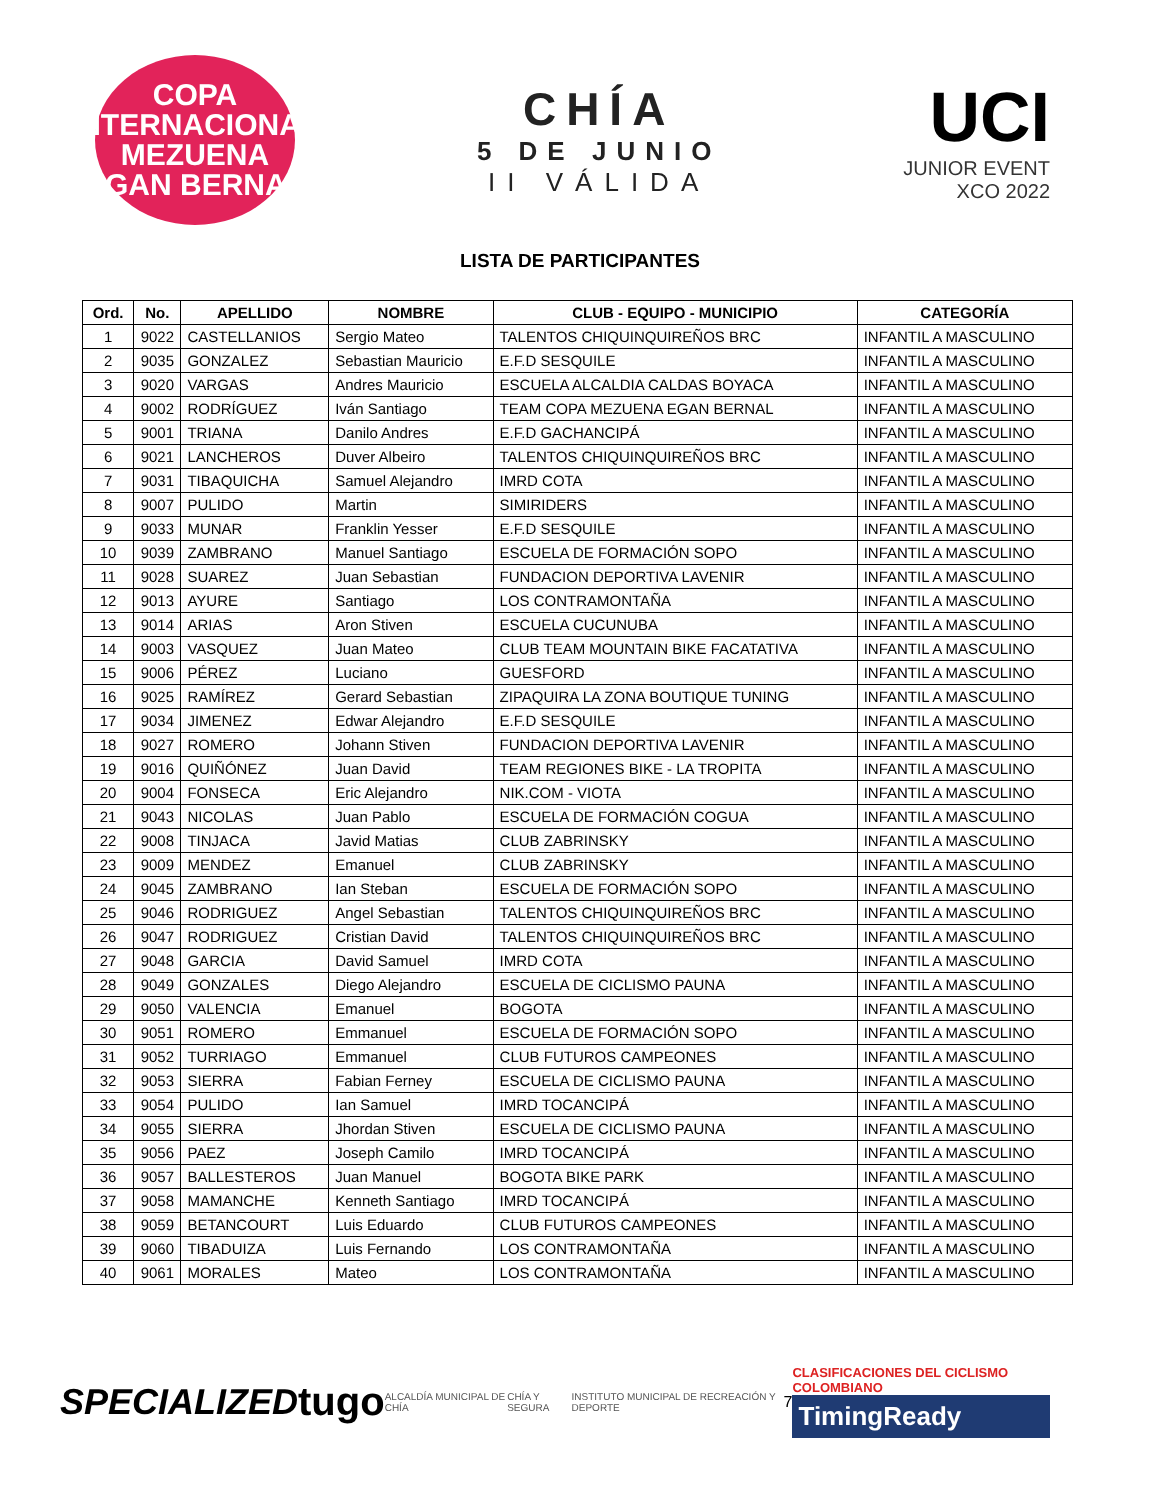COPA INTERNACIONAL
MEZUENA
EGAN BERNAL
CHÍA
5 DE JUNIO
II VÁLIDA
UCI
JUNIOR EVENT
XCO 2022
LISTA DE PARTICIPANTES
| Ord. | No. | APELLIDO | NOMBRE | CLUB - EQUIPO - MUNICIPIO | CATEGORÍA |
| --- | --- | --- | --- | --- | --- |
| 1 | 9022 | CASTELLANIOS | Sergio Mateo | TALENTOS CHIQUINQUIREÑOS BRC | INFANTIL A MASCULINO |
| 2 | 9035 | GONZALEZ | Sebastian Mauricio | E.F.D SESQUILE | INFANTIL A MASCULINO |
| 3 | 9020 | VARGAS | Andres Mauricio | ESCUELA ALCALDIA CALDAS BOYACA | INFANTIL A MASCULINO |
| 4 | 9002 | RODRÍGUEZ | Iván Santiago | TEAM COPA MEZUENA EGAN BERNAL | INFANTIL A MASCULINO |
| 5 | 9001 | TRIANA | Danilo Andres | E.F.D GACHANCIPÁ | INFANTIL A MASCULINO |
| 6 | 9021 | LANCHEROS | Duver Albeiro | TALENTOS CHIQUINQUIREÑOS BRC | INFANTIL A MASCULINO |
| 7 | 9031 | TIBAQUICHA | Samuel Alejandro | IMRD COTA | INFANTIL A MASCULINO |
| 8 | 9007 | PULIDO | Martin | SIMIRIDERS | INFANTIL A MASCULINO |
| 9 | 9033 | MUNAR | Franklin Yesser | E.F.D SESQUILE | INFANTIL A MASCULINO |
| 10 | 9039 | ZAMBRANO | Manuel Santiago | ESCUELA DE FORMACIÓN SOPO | INFANTIL A MASCULINO |
| 11 | 9028 | SUAREZ | Juan Sebastian | FUNDACION DEPORTIVA LAVENIR | INFANTIL A MASCULINO |
| 12 | 9013 | AYURE | Santiago | LOS CONTRAMONTAÑA | INFANTIL A MASCULINO |
| 13 | 9014 | ARIAS | Aron Stiven | ESCUELA CUCUNUBA | INFANTIL A MASCULINO |
| 14 | 9003 | VASQUEZ | Juan Mateo | CLUB TEAM MOUNTAIN BIKE FACATATIVA | INFANTIL A MASCULINO |
| 15 | 9006 | PÉREZ | Luciano | GUESFORD | INFANTIL A MASCULINO |
| 16 | 9025 | RAMÍREZ | Gerard Sebastian | ZIPAQUIRA LA ZONA BOUTIQUE TUNING | INFANTIL A MASCULINO |
| 17 | 9034 | JIMENEZ | Edwar Alejandro | E.F.D SESQUILE | INFANTIL A MASCULINO |
| 18 | 9027 | ROMERO | Johann Stiven | FUNDACION DEPORTIVA LAVENIR | INFANTIL A MASCULINO |
| 19 | 9016 | QUIÑÓNEZ | Juan David | TEAM REGIONES BIKE - LA TROPITA | INFANTIL A MASCULINO |
| 20 | 9004 | FONSECA | Eric Alejandro | NIK.COM - VIOTA | INFANTIL A MASCULINO |
| 21 | 9043 | NICOLAS | Juan Pablo | ESCUELA DE FORMACIÓN COGUA | INFANTIL A MASCULINO |
| 22 | 9008 | TINJACA | Javid Matias | CLUB ZABRINSKY | INFANTIL A MASCULINO |
| 23 | 9009 | MENDEZ | Emanuel | CLUB ZABRINSKY | INFANTIL A MASCULINO |
| 24 | 9045 | ZAMBRANO | Ian Steban | ESCUELA DE FORMACIÓN SOPO | INFANTIL A MASCULINO |
| 25 | 9046 | RODRIGUEZ | Angel Sebastian | TALENTOS CHIQUINQUIREÑOS BRC | INFANTIL A MASCULINO |
| 26 | 9047 | RODRIGUEZ | Cristian David | TALENTOS CHIQUINQUIREÑOS BRC | INFANTIL A MASCULINO |
| 27 | 9048 | GARCIA | David Samuel | IMRD COTA | INFANTIL A MASCULINO |
| 28 | 9049 | GONZALES | Diego Alejandro | ESCUELA DE CICLISMO PAUNA | INFANTIL A MASCULINO |
| 29 | 9050 | VALENCIA | Emanuel | BOGOTA | INFANTIL A MASCULINO |
| 30 | 9051 | ROMERO | Emmanuel | ESCUELA DE FORMACIÓN SOPO | INFANTIL A MASCULINO |
| 31 | 9052 | TURRIAGO | Emmanuel | CLUB FUTUROS CAMPEONES | INFANTIL A MASCULINO |
| 32 | 9053 | SIERRA | Fabian Ferney | ESCUELA DE CICLISMO PAUNA | INFANTIL A MASCULINO |
| 33 | 9054 | PULIDO | Ian Samuel | IMRD TOCANCIPÁ | INFANTIL A MASCULINO |
| 34 | 9055 | SIERRA | Jhordan Stiven | ESCUELA DE CICLISMO PAUNA | INFANTIL A MASCULINO |
| 35 | 9056 | PAEZ | Joseph Camilo | IMRD TOCANCIPÁ | INFANTIL A MASCULINO |
| 36 | 9057 | BALLESTEROS | Juan Manuel | BOGOTA BIKE PARK | INFANTIL A MASCULINO |
| 37 | 9058 | MAMANCHE | Kenneth Santiago | IMRD TOCANCIPÁ | INFANTIL A MASCULINO |
| 38 | 9059 | BETANCOURT | Luis Eduardo | CLUB FUTUROS CAMPEONES | INFANTIL A MASCULINO |
| 39 | 9060 | TIBADUIZA | Luis Fernando | LOS CONTRAMONTAÑA | INFANTIL A MASCULINO |
| 40 | 9061 | MORALES | Mateo | LOS CONTRAMONTAÑA | INFANTIL A MASCULINO |
SPECIALIZED tugo ALCALDÍA MUNICIPAL DE CHÍA CHÍA Y SEGURA INSTITUTO MUNICIPAL DE RECREACIÓN Y DEPORTE 7
CLASIFICACIONES DEL CICLISMO COLOMBIANO
TimingReady